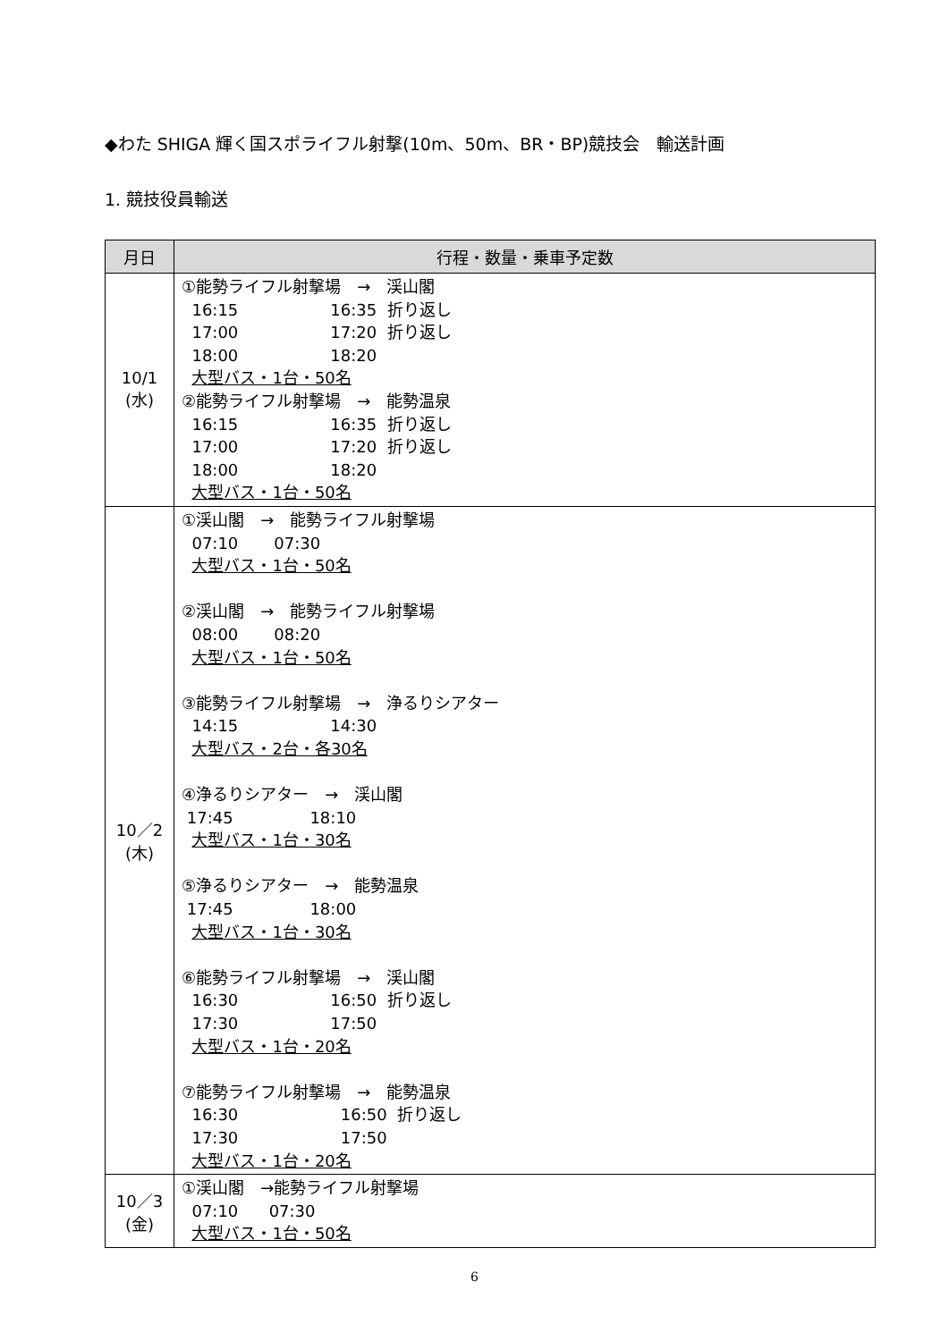◆わた SHIGA 輝く国スポライフル射撃(10m、50m、BR・BP)競技会　輸送計画
1. 競技役員輸送
| 月日 | 行程・数量・乗車予定数 |
| --- | --- |
| 10/1 (水) | ①能勢ライフル射撃場 → 渓山閣 16:15 16:35 折り返し 17:00 17:20 折り返し 18:00 18:20 大型バス・1台・50名 ②能勢ライフル射撃場 → 能勢温泉 16:15 16:35 折り返し 17:00 17:20 折り返し 18:00 18:20 大型バス・1台・50名 |
| 10／2 (木) | ①渓山閣 → 能勢ライフル射撃場 07:10 07:30 大型バス・1台・50名 ②渓山閣 → 能勢ライフル射撃場 08:00 08:20 大型バス・1台・50名 ③能勢ライフル射撃場 → 浄るりシアター 14:15 14:30 大型バス・2台・各30名 ④浄るりシアター → 渓山閣 17:45 18:10 大型バス・1台・30名 ⑤浄るりシアター → 能勢温泉 17:45 18:00 大型バス・1台・30名 ⑥能勢ライフル射撃場 → 渓山閣 16:30 16:50 折り返し 17:30 17:50 大型バス・1台・20名 ⑦能勢ライフル射撃場 → 能勢温泉 16:30 16:50 折り返し 17:30 17:50 大型バス・1台・20名 |
| 10／3 (金) | ①渓山閣 →能勢ライフル射撃場 07:10 07:30 大型バス・1台・50名 |
6